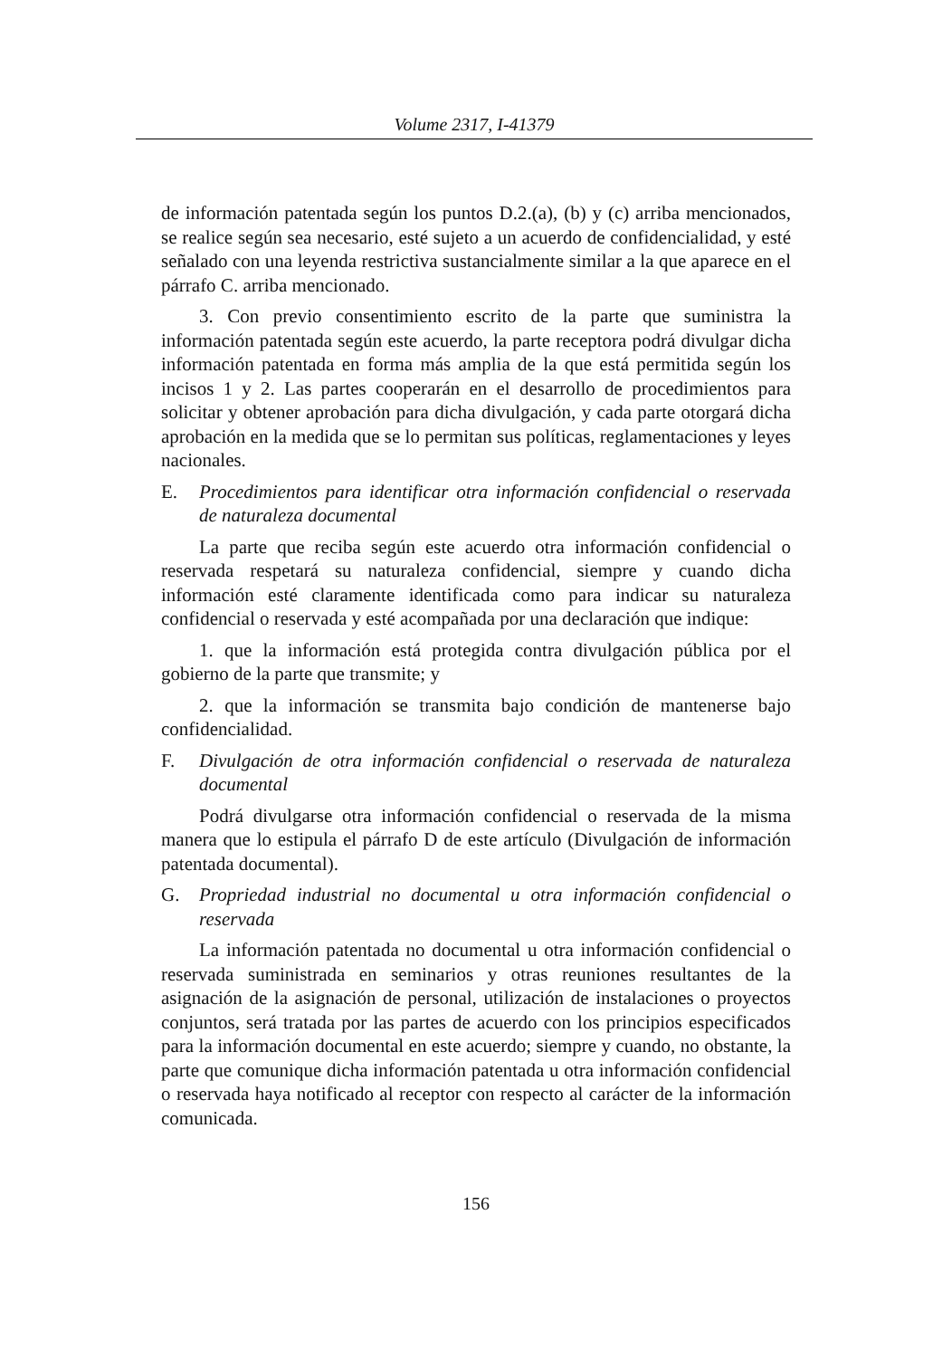Volume 2317, I-41379
de información patentada según los puntos D.2.(a), (b) y (c) arriba mencionados, se realice según sea necesario, esté sujeto a un acuerdo de confidencialidad, y esté señalado con una leyenda restrictiva sustancialmente similar a la que aparece en el párrafo C. arriba mencionado.
3. Con previo consentimiento escrito de la parte que suministra la información patentada según este acuerdo, la parte receptora podrá divulgar dicha información patentada en forma más amplia de la que está permitida según los incisos 1 y 2. Las partes cooperarán en el desarrollo de procedimientos para solicitar y obtener aprobación para dicha divulgación, y cada parte otorgará dicha aprobación en la medida que se lo permitan sus políticas, reglamentaciones y leyes nacionales.
E. Procedimientos para identificar otra información confidencial o reservada de naturaleza documental
La parte que reciba según este acuerdo otra información confidencial o reservada respetará su naturaleza confidencial, siempre y cuando dicha información esté claramente identificada como para indicar su naturaleza confidencial o reservada y esté acompañada por una declaración que indique:
1. que la información está protegida contra divulgación pública por el gobierno de la parte que transmite; y
2. que la información se transmita bajo condición de mantenerse bajo confidencialidad.
F. Divulgación de otra información confidencial o reservada de naturaleza documental
Podrá divulgarse otra información confidencial o reservada de la misma manera que lo estipula el párrafo D de este artículo (Divulgación de información patentada documental).
G. Propriedad industrial no documental u otra información confidencial o reservada
La información patentada no documental u otra información confidencial o reservada suministrada en seminarios y otras reuniones resultantes de la asignación de la asignación de personal, utilización de instalaciones o proyectos conjuntos, será tratada por las partes de acuerdo con los principios especificados para la información documental en este acuerdo; siempre y cuando, no obstante, la parte que comunique dicha información patentada u otra información confidencial o reservada haya notificado al receptor con respecto al carácter de la información comunicada.
156